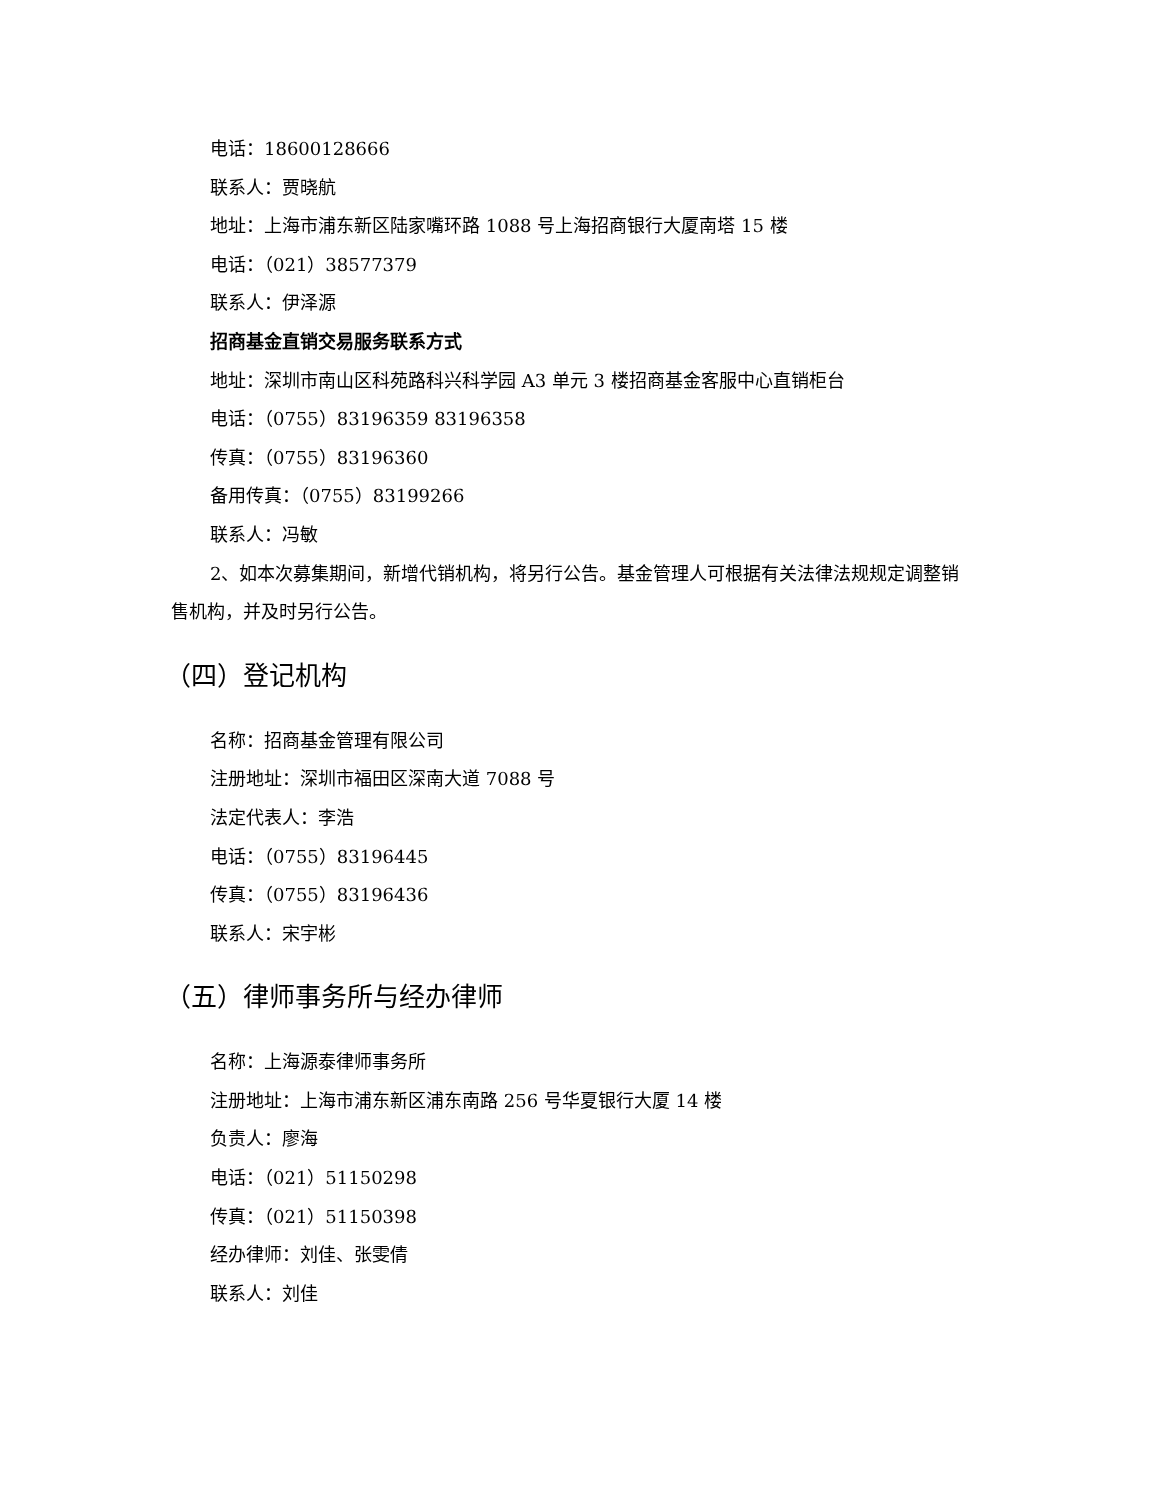电话：18600128666
联系人：贾晓航
地址：上海市浦东新区陆家嘴环路 1088 号上海招商银行大厦南塔 15 楼
电话：（021）38577379
联系人：伊泽源
招商基金直销交易服务联系方式
地址：深圳市南山区科苑路科兴科学园 A3 单元 3 楼招商基金客服中心直销柜台
电话：（0755）83196359 83196358
传真：（0755）83196360
备用传真：（0755）83199266
联系人：冯敏
2、如本次募集期间，新增代销机构，将另行公告。基金管理人可根据有关法律法规规定调整销售机构，并及时另行公告。
（四）登记机构
名称：招商基金管理有限公司
注册地址：深圳市福田区深南大道 7088 号
法定代表人：李浩
电话：（0755）83196445
传真：（0755）83196436
联系人：宋宇彬
（五）律师事务所与经办律师
名称：上海源泰律师事务所
注册地址：上海市浦东新区浦东南路 256 号华夏银行大厦 14 楼
负责人：廖海
电话：（021）51150298
传真：（021）51150398
经办律师：刘佳、张雯倩
联系人：刘佳